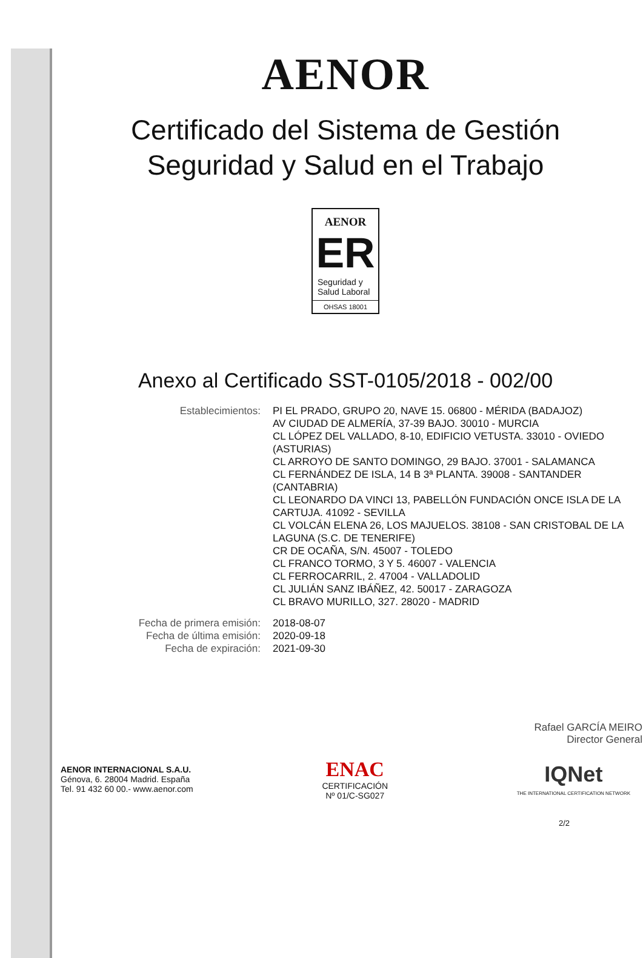AENOR
Certificado del Sistema de Gestión
Seguridad y Salud en el Trabajo
AENOR
ER
Seguridad y
Salud Laboral
OHSAS 18001
Anexo al Certificado SST-0105/2018 - 002/00
| Establecimientos: | PI EL PRADO, GRUPO 20, NAVE 15. 06800 - MÉRIDA (BADAJOZ) AV CIUDAD DE ALMERÍA, 37-39 BAJO. 30010 - MURCIA CL LÓPEZ DEL VALLADO, 8-10, EDIFICIO VETUSTA. 33010 - OVIEDO (ASTURIAS) CL ARROYO DE SANTO DOMINGO, 29 BAJO. 37001 - SALAMANCA CL FERNÁNDEZ DE ISLA, 14 B 3ª PLANTA. 39008 - SANTANDER (CANTABRIA) CL LEONARDO DA VINCI 13, PABELLÓN FUNDACIÓN ONCE ISLA DE LA CARTUJA. 41092 - SEVILLA CL VOLCÁN ELENA 26, LOS MAJUELOS. 38108 - SAN CRISTOBAL DE LA LAGUNA (S.C. DE TENERIFE) CR DE OCAÑA, S/N. 45007 - TOLEDO CL FRANCO TORMO, 3 Y 5. 46007 - VALENCIA CL FERROCARRIL, 2. 47004 - VALLADOLID CL JULIÁN SANZ IBÁÑEZ, 42. 50017 - ZARAGOZA CL BRAVO MURILLO, 327. 28020 - MADRID |
| Fecha de primera emisión: | 2018-08-07 |
| Fecha de última emisión: | 2020-09-18 |
| Fecha de expiración: | 2021-09-30 |
Rafael GARCÍA MEIRO
Director General
AENOR INTERNACIONAL S.A.U.
Génova, 6. 28004 Madrid. España
Tel. 91 432 60 00.- www.aenor.com
ENAC
CERTIFICACIÓN
Nº 01/C-SG027
IQNet
THE INTERNATIONAL CERTIFICATION NETWORK
2/2